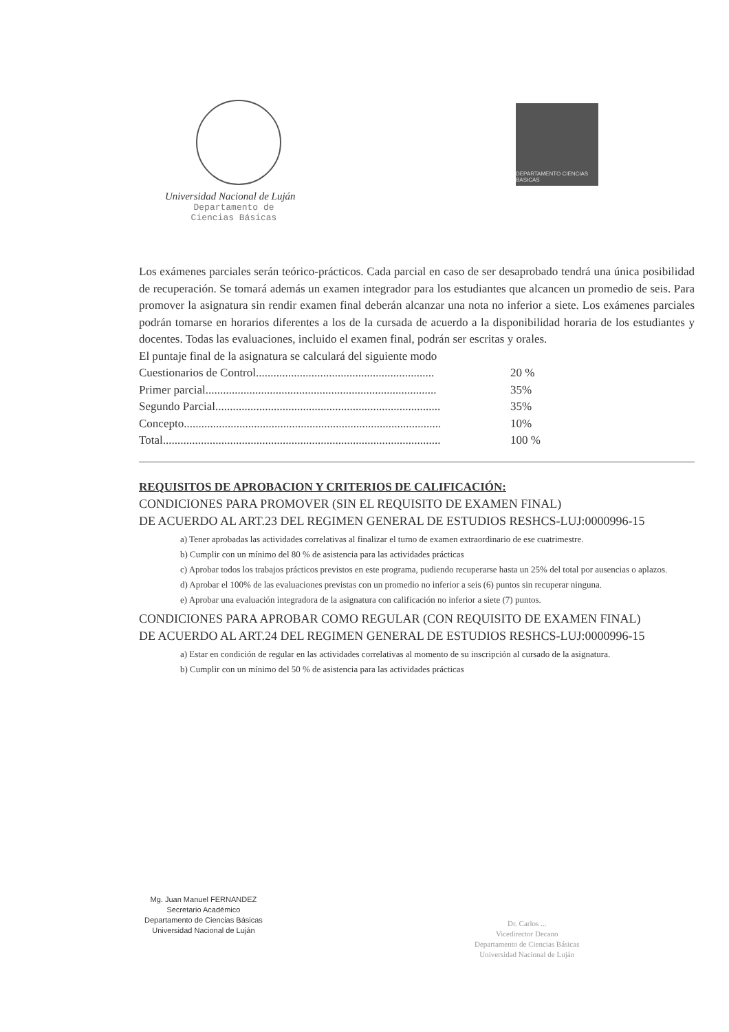Universidad Nacional de Luján
Departamento de
Ciencias Básicas
DEPARTAMENTO CIENCIAS BASICAS
Los exámenes parciales serán teórico-prácticos. Cada parcial en caso de ser desaprobado tendrá una única posibilidad de recuperación. Se tomará además un examen integrador para los estudiantes que alcancen un promedio de seis. Para promover la asignatura sin rendir examen final deberán alcanzar una nota no inferior a siete. Los exámenes parciales podrán tomarse en horarios diferentes a los de la cursada de acuerdo a la disponibilidad horaria de los estudiantes y docentes. Todas las evaluaciones, incluido el examen final, podrán ser escritas y orales.
El puntaje final de la asignatura se calculará del siguiente modo
| Cuestionarios de Control............................................................. | 20 % |
| Primer parcial............................................................................... | 35% |
| Segundo Parcial............................................................................. | 35% |
| Concepto........................................................................................ | 10% |
| Total............................................................................................... | 100 % |
REQUISITOS DE APROBACION Y CRITERIOS DE CALIFICACIÓN:
CONDICIONES PARA PROMOVER (SIN EL REQUISITO DE EXAMEN FINAL)
DE ACUERDO AL ART.23 DEL REGIMEN GENERAL DE ESTUDIOS RESHCS-LUJ:0000996-15
a) Tener aprobadas las actividades correlativas al finalizar el turno de examen extraordinario de ese cuatrimestre.
b) Cumplir con un mínimo del 80 % de asistencia para las actividades prácticas
c) Aprobar todos los trabajos prácticos previstos en este programa, pudiendo recuperarse hasta un 25% del total por ausencias o aplazos.
d) Aprobar el 100% de las evaluaciones previstas con un promedio no inferior a seis (6) puntos sin recuperar ninguna.
e) Aprobar una evaluación integradora de la asignatura con calificación no inferior a siete (7) puntos.
CONDICIONES PARA APROBAR COMO REGULAR (CON REQUISITO DE EXAMEN FINAL)
DE ACUERDO AL ART.24 DEL REGIMEN GENERAL DE ESTUDIOS RESHCS-LUJ:0000996-15
a) Estar en condición de regular en las actividades correlativas al momento de su inscripción al cursado de la asignatura.
b) Cumplir con un mínimo del 50 % de asistencia para las actividades prácticas
Mg. Juan Manuel FERNANDEZ
Secretario Académico
Departamento de Ciencias Básicas
Universidad Nacional de Luján
Dr. Carlos ...
Vicedirector Decano
Departamento de Ciencias Básicas
Universidad Nacional de Luján